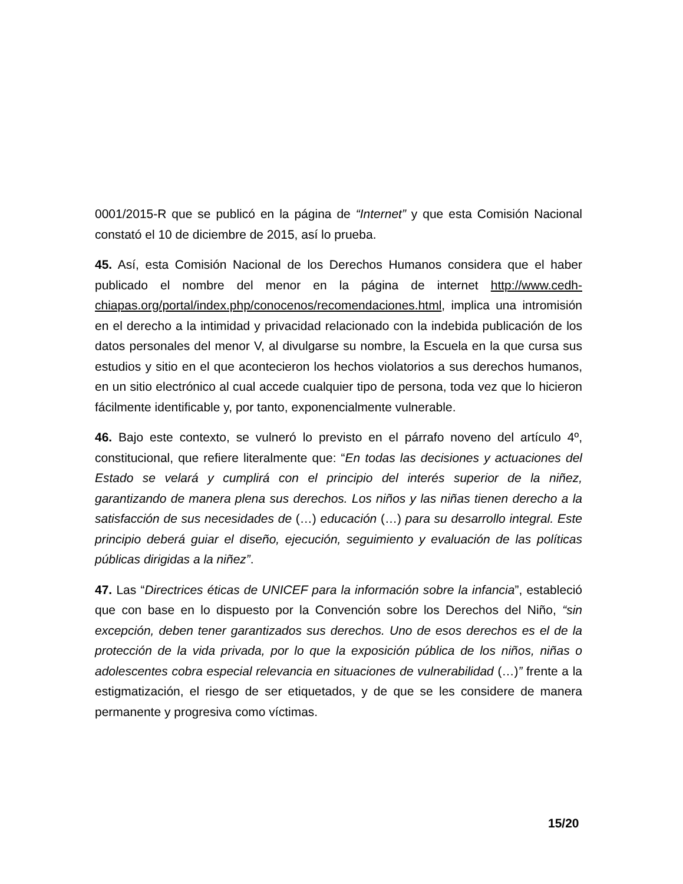0001/2015-R que se publicó en la página de “Internet” y que esta Comisión Nacional constató el 10 de diciembre de 2015, así lo prueba.
45. Así, esta Comisión Nacional de los Derechos Humanos considera que el haber publicado el nombre del menor en la página de internet http://www.cedh-chiapas.org/portal/index.php/conocenos/recomendaciones.html, implica una intromisión en el derecho a la intimidad y privacidad relacionado con la indebida publicación de los datos personales del menor V, al divulgarse su nombre, la Escuela en la que cursa sus estudios y sitio en el que acontecieron los hechos violatorios a sus derechos humanos, en un sitio electrónico al cual accede cualquier tipo de persona, toda vez que lo hicieron fácilmente identificable y, por tanto, exponencialmente vulnerable.
46. Bajo este contexto, se vulneró lo previsto en el párrafo noveno del artículo 4º, constitucional, que refiere literalmente que: “En todas las decisiones y actuaciones del Estado se velará y cumplirá con el principio del interés superior de la niñez, garantizando de manera plena sus derechos. Los niños y las niñas tienen derecho a la satisfacción de sus necesidades de (…) educación (…) para su desarrollo integral. Este principio deberá guiar el diseño, ejecución, seguimiento y evaluación de las políticas públicas dirigidas a la niñez”.
47. Las “Directrices éticas de UNICEF para la información sobre la infancia”, estableció que con base en lo dispuesto por la Convención sobre los Derechos del Niño, “sin excepción, deben tener garantizados sus derechos. Uno de esos derechos es el de la protección de la vida privada, por lo que la exposición pública de los niños, niñas o adolescentes cobra especial relevancia en situaciones de vulnerabilidad (…)” frente a la estigmatización, el riesgo de ser etiquetados, y de que se les considere de manera permanente y progresiva como víctimas.
15/20